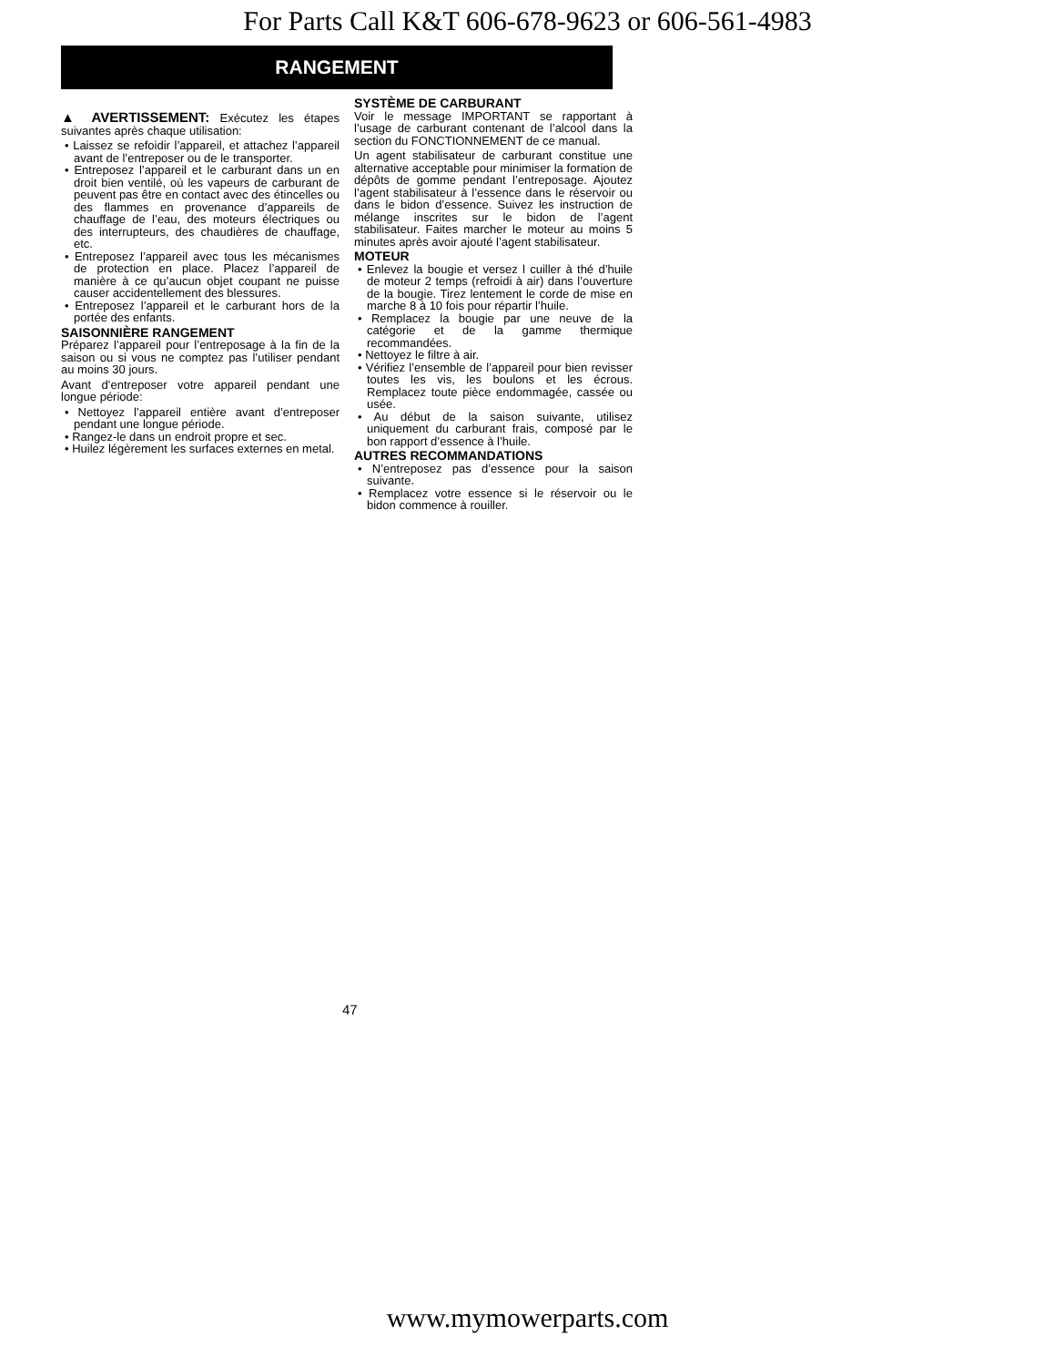For Parts Call K&T 606-678-9623 or 606-561-4983
RANGEMENT
▲ AVERTISSEMENT: Exécutez les étapes suivantes après chaque utilisation:
• Laissez se refoidir l’appareil, et attachez l’appareil avant de l’entreposer ou de le transporter.
• Entreposez l’appareil et le carburant dans un en droit bien ventilé, où les vapeurs de carburant de peuvent pas être en contact avec des étincelles ou des flammes en provenance d’appareils de chauffage de l’eau, des moteurs électriques ou des interrupteurs, des chaudières de chauffage, etc.
• Entreposez l’appareil avec tous les mécanismes de protection en place. Placez l’appareil de manière à ce qu’aucun objet coupant ne puisse causer accidentellement des blessures.
• Entreposez l’appareil et le carburant hors de la portée des enfants.
SAISONNIÈRE RANGEMENT
Préparez l’appareil pour l’entreposage à la fin de la saison ou si vous ne comptez pas l’utiliser pendant au moins 30 jours.
Avant d’entreposer votre appareil pendant une longue période:
• Nettoyez l’appareil entière avant d’entreposer pendant une longue période.
• Rangez-le dans un endroit propre et sec.
• Huilez légèrement les surfaces externes en metal.
SYSTÈME DE CARBURANT
Voir le message IMPORTANT se rapportant à l’usage de carburant contenant de l’alcool dans la section du FONCTIONNEMENT de ce manual.
Un agent stabilisateur de carburant constitue une alternative acceptable pour minimiser la formation de dépôts de gomme pendant l’entreposage. Ajoutez l’agent stabilisateur à l’essence dans le réservoir ou dans le bidon d’essence. Suivez les instruction de mélange inscrites sur le bidon de l’agent stabilisateur. Faites marcher le moteur au moins 5 minutes après avoir ajouté l’agent stabilisateur.
MOTEUR
• Enlevez la bougie et versez l cuiller à thé d’huile de moteur 2 temps (refroidi à air) dans l’ouverture de la bougie. Tirez lentement le corde de mise en marche 8 à 10 fois pour répartir l’huile.
• Remplacez la bougie par une neuve de la catégorie et de la gamme thermique recommandées.
• Nettoyez le filtre à air.
• Vérifiez l’ensemble de l’appareil pour bien revisser toutes les vis, les boulons et les écrous. Remplacez toute pièce endommagée, cassée ou usée.
• Au début de la saison suivante, utilisez uniquement du carburant frais, composé par le bon rapport d’essence à l’huile.
AUTRES RECOMMANDATIONS
• N’entreposez pas d’essence pour la saison suivante.
• Remplacez votre essence si le réservoir ou le bidon commence à rouiller.
47
www.mymowerparts.com